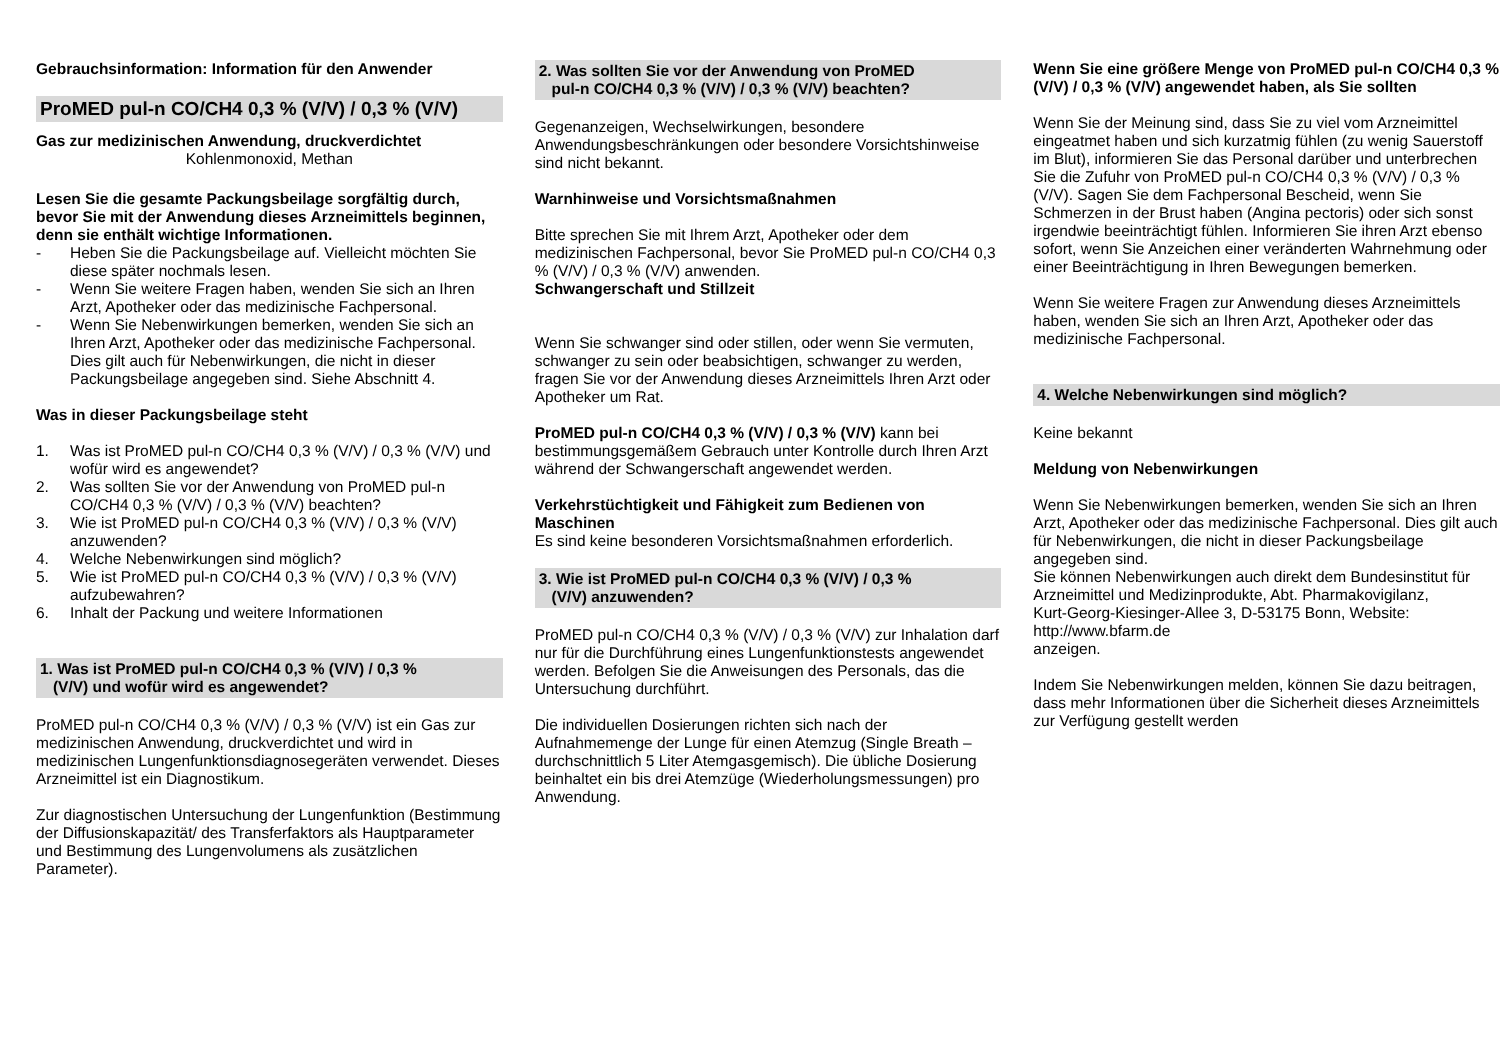Gebrauchsinformation: Information für den Anwender
ProMED pul-n CO/CH4 0,3 % (V/V) / 0,3 % (V/V)
Gas zur medizinischen Anwendung, druckverdichtet
Kohlenmonoxid, Methan
Lesen Sie die gesamte Packungsbeilage sorgfältig durch, bevor Sie mit der Anwendung dieses Arzneimittels beginnen, denn sie enthält wichtige Informationen.
- Heben Sie die Packungsbeilage auf. Vielleicht möchten Sie diese später nochmals lesen.
- Wenn Sie weitere Fragen haben, wenden Sie sich an Ihren Arzt, Apotheker oder das medizinische Fachpersonal.
- Wenn Sie Nebenwirkungen bemerken, wenden Sie sich an Ihren Arzt, Apotheker oder das medizinische Fachpersonal. Dies gilt auch für Nebenwirkungen, die nicht in dieser Packungsbeilage angegeben sind. Siehe Abschnitt 4.
Was in dieser Packungsbeilage steht
1. Was ist ProMED pul-n CO/CH4 0,3 % (V/V) / 0,3 % (V/V) und wofür wird es angewendet?
2. Was sollten Sie vor der Anwendung von ProMED pul-n CO/CH4 0,3 % (V/V) / 0,3 % (V/V) beachten?
3. Wie ist ProMED pul-n CO/CH4 0,3 % (V/V) / 0,3 % (V/V) anzuwenden?
4. Welche Nebenwirkungen sind möglich?
5. Wie ist ProMED pul-n CO/CH4 0,3 % (V/V) / 0,3 % (V/V) aufzubewahren?
6. Inhalt der Packung und weitere Informationen
1. Was ist ProMED pul-n CO/CH4 0,3 % (V/V) / 0,3 %
(V/V) und wofür wird es angewendet?
ProMED pul-n CO/CH4 0,3 % (V/V) / 0,3 % (V/V) ist ein Gas zur medizinischen Anwendung, druckverdichtet und wird in medizinischen Lungenfunktionsdiagnosegeräten verwendet. Dieses Arzneimittel ist ein Diagnostikum.
Zur diagnostischen Untersuchung der Lungenfunktion (Bestimmung der Diffusionskapazität/ des Transferfaktors als Hauptparameter und Bestimmung des Lungenvolumens als zusätzlichen Parameter).
2. Was sollten Sie vor der Anwendung von ProMED
pul-n CO/CH4 0,3 % (V/V) / 0,3 % (V/V) beachten?
Gegenanzeigen, Wechselwirkungen, besondere Anwendungsbeschränkungen oder besondere Vorsichtshinweise sind nicht bekannt.
Warnhinweise und Vorsichtsmaßnahmen
Bitte sprechen Sie mit Ihrem Arzt, Apotheker oder dem medizinischen Fachpersonal, bevor Sie ProMED pul-n CO/CH4 0,3 % (V/V) / 0,3 % (V/V) anwenden.
Schwangerschaft und Stillzeit
Wenn Sie schwanger sind oder stillen, oder wenn Sie vermuten, schwanger zu sein oder beabsichtigen, schwanger zu werden, fragen Sie vor der Anwendung dieses Arzneimittels Ihren Arzt oder Apotheker um Rat.
ProMED pul-n CO/CH4 0,3 % (V/V) / 0,3 % (V/V) kann bei bestimmungsgemäßem Gebrauch unter Kontrolle durch Ihren Arzt während der Schwangerschaft angewendet werden.
Verkehrstüchtigkeit und Fähigkeit zum Bedienen von Maschinen
Es sind keine besonderen Vorsichtsmaßnahmen erforderlich.
3. Wie ist ProMED pul-n CO/CH4 0,3 % (V/V) / 0,3 %
(V/V) anzuwenden?
ProMED pul-n CO/CH4 0,3 % (V/V) / 0,3 % (V/V) zur Inhalation darf nur für die Durchführung eines Lungenfunktionstests angewendet werden. Befolgen Sie die Anweisungen des Personals, das die Untersuchung durchführt.
Die individuellen Dosierungen richten sich nach der Aufnahmemenge der Lunge für einen Atemzug (Single Breath – durchschnittlich 5 Liter Atemgasgemisch). Die übliche Dosierung beinhaltet ein bis drei Atemzüge (Wiederholungsmessungen) pro Anwendung.
Wenn Sie eine größere Menge von ProMED pul-n CO/CH4 0,3 % (V/V) / 0,3 % (V/V) angewendet haben, als Sie sollten
Wenn Sie der Meinung sind, dass Sie zu viel vom Arzneimittel eingeatmet haben und sich kurzatmig fühlen (zu wenig Sauerstoff im Blut), informieren Sie das Personal darüber und unterbrechen Sie die Zufuhr von ProMED pul-n CO/CH4 0,3 % (V/V) / 0,3 % (V/V). Sagen Sie dem Fachpersonal Bescheid, wenn Sie Schmerzen in der Brust haben (Angina pectoris) oder sich sonst irgendwie beeinträchtigt fühlen. Informieren Sie ihren Arzt ebenso sofort, wenn Sie Anzeichen einer veränderten Wahrnehmung oder einer Beeinträchtigung in Ihren Bewegungen bemerken.
Wenn Sie weitere Fragen zur Anwendung dieses Arzneimittels haben, wenden Sie sich an Ihren Arzt, Apotheker oder das medizinische Fachpersonal.
4. Welche Nebenwirkungen sind möglich?
Keine bekannt
Meldung von Nebenwirkungen
Wenn Sie Nebenwirkungen bemerken, wenden Sie sich an Ihren Arzt, Apotheker oder das medizinische Fachpersonal. Dies gilt auch für Nebenwirkungen, die nicht in dieser Packungsbeilage angegeben sind.
Sie können Nebenwirkungen auch direkt dem Bundesinstitut für Arzneimittel und Medizinprodukte, Abt. Pharmakovigilanz,
Kurt-Georg-Kiesinger-Allee 3, D-53175 Bonn, Website: http://www.bfarm.de
anzeigen.
Indem Sie Nebenwirkungen melden, können Sie dazu beitragen, dass mehr Informationen über die Sicherheit dieses Arzneimittels zur Verfügung gestellt werden